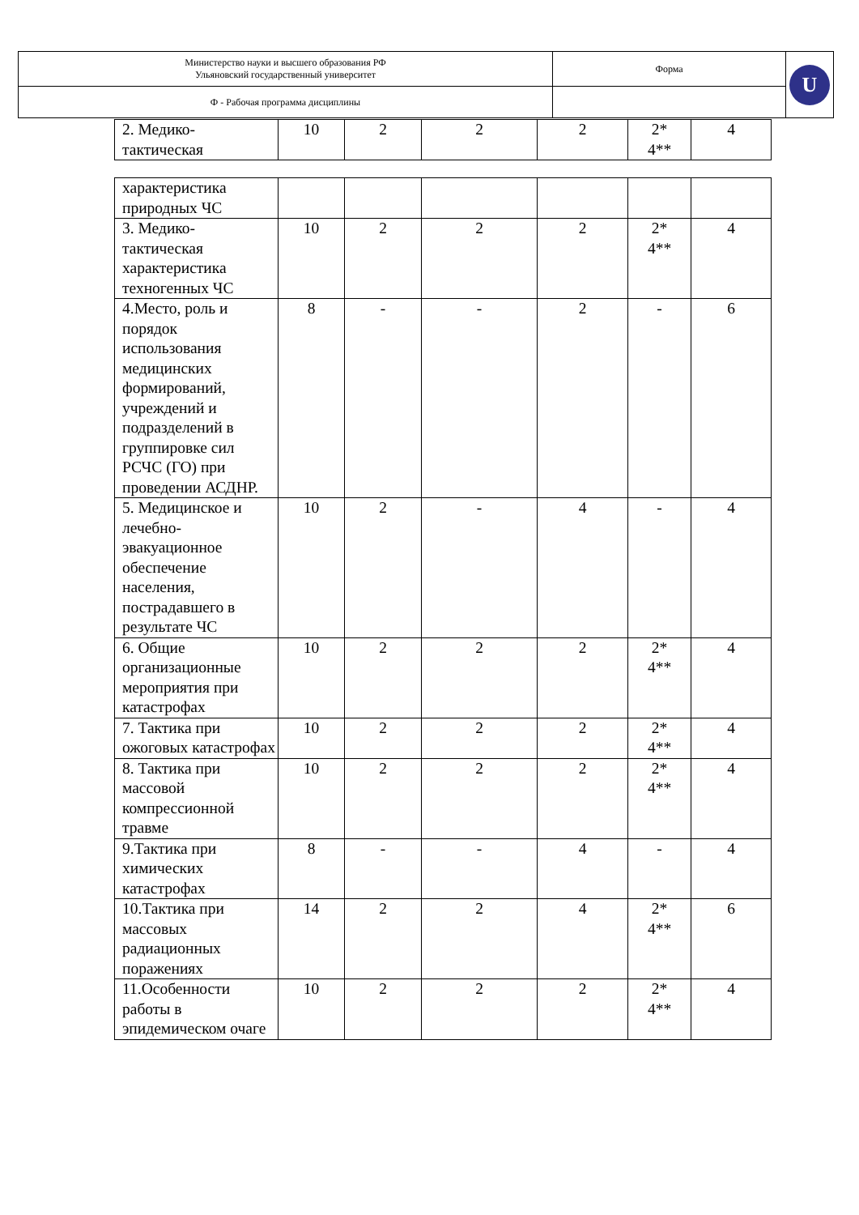| Министерство науки и высшего образования РФ Ульяновский государственный университет | Форма | U |
| Ф - Рабочая программа дисциплины | | |
| 2. Медико-тактическая | 10 | 2 | 2 | 2 | 2* 4** | 4 |
| характеристика природных ЧС | | | | | | |
| 3. Медико-тактическая характеристика техногенных ЧС | 10 | 2 | 2 | 2 | 2* 4** | 4 |
| 4.Место, роль и порядок использования медицинских формирований, учреждений и подразделений в группировке сил РСЧС (ГО) при проведении АСДНР. | 8 | - | - | 2 | - | 6 |
| 5. Медицинское и лечебно-эвакуационное обеспечение населения, пострадавшего в результате ЧС | 10 | 2 | - | 4 | - | 4 |
| 6. Общие организационные мероприятия при катастрофах | 10 | 2 | 2 | 2 | 2* 4** | 4 |
| 7. Тактика при ожоговых катастрофах | 10 | 2 | 2 | 2 | 2* 4** | 4 |
| 8. Тактика при массовой компрессионной травме | 10 | 2 | 2 | 2 | 2* 4** | 4 |
| 9.Тактика при химических катастрофах | 8 | - | - | 4 | - | 4 |
| 10.Тактика при массовых радиационных поражениях | 14 | 2 | 2 | 4 | 2* 4** | 6 |
| 11.Особенности работы в эпидемическом очаге | 10 | 2 | 2 | 2 | 2* 4** | 4 |